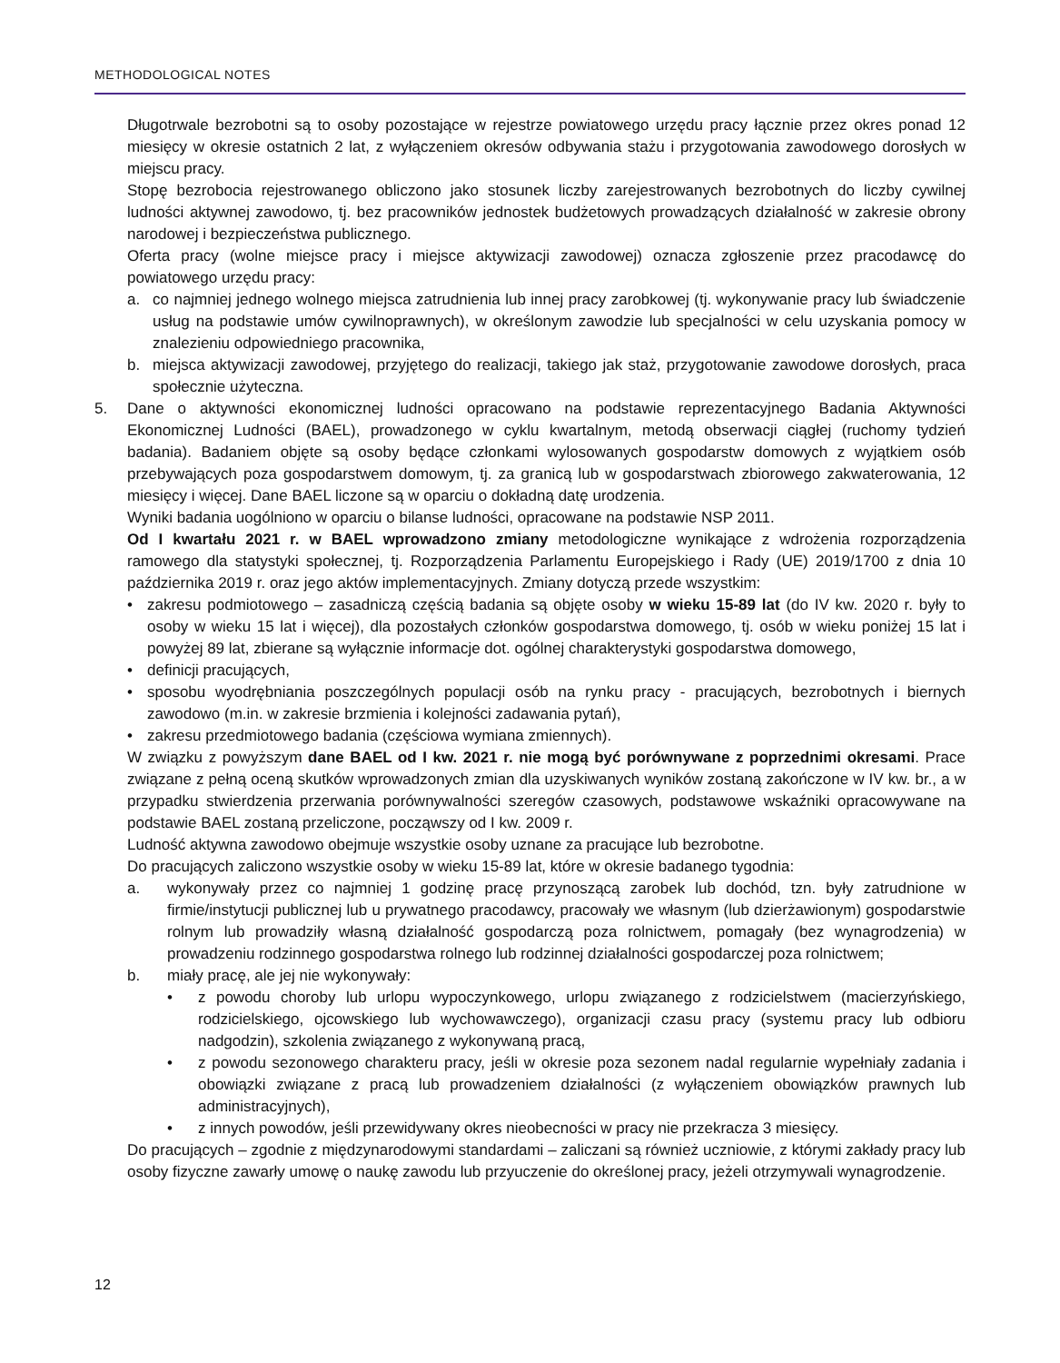METHODOLOGICAL NOTES
Długotrwale bezrobotni są to osoby pozostające w rejestrze powiatowego urzędu pracy łącznie przez okres ponad 12 miesięcy w okresie ostatnich 2 lat, z wyłączeniem okresów odbywania stażu i przygotowania zawodowego dorosłych w miejscu pracy.
Stopę bezrobocia rejestrowanego obliczono jako stosunek liczby zarejestrowanych bezrobotnych do liczby cywilnej ludności aktywnej zawodowo, tj. bez pracowników jednostek budżetowych prowadzących działalność w zakresie obrony narodowej i bezpieczeństwa publicznego.
Oferta pracy (wolne miejsce pracy i miejsce aktywizacji zawodowej) oznacza zgłoszenie przez pracodawcę do powiatowego urzędu pracy:
a. co najmniej jednego wolnego miejsca zatrudnienia lub innej pracy zarobkowej (tj. wykonywanie pracy lub świadczenie usług na podstawie umów cywilnoprawnych), w określonym zawodzie lub specjalności w celu uzyskania pomocy w znalezieniu odpowiedniego pracownika,
b. miejsca aktywizacji zawodowej, przyjętego do realizacji, takiego jak staż, przygotowanie zawodowe dorosłych, praca społecznie użyteczna.
5. Dane o aktywności ekonomicznej ludności opracowano na podstawie reprezentacyjnego Badania Aktywności Ekonomicznej Ludności (BAEL), prowadzonego w cyklu kwartalnym, metodą obserwacji ciągłej (ruchomy tydzień badania). Badaniem objęte są osoby będące członkami wylosowanych gospodarstw domowych z wyjątkiem osób przebywających poza gospodarstwem domowym, tj. za granicą lub w gospodarstwach zbiorowego zakwaterowania, 12 miesięcy i więcej. Dane BAEL liczone są w oparciu o dokładną datę urodzenia.
Wyniki badania uogólniono w oparciu o bilanse ludności, opracowane na podstawie NSP 2011.
Od I kwartału 2021 r. w BAEL wprowadzono zmiany metodologiczne wynikające z wdrożenia rozporządzenia ramowego dla statystyki społecznej, tj. Rozporządzenia Parlamentu Europejskiego i Rady (UE) 2019/1700 z dnia 10 października 2019 r. oraz jego aktów implementacyjnych. Zmiany dotyczą przede wszystkim:
• zakresu podmiotowego – zasadniczą częścią badania są objęte osoby w wieku 15-89 lat (do IV kw. 2020 r. były to osoby w wieku 15 lat i więcej), dla pozostałych członków gospodarstwa domowego, tj. osób w wieku poniżej 15 lat i powyżej 89 lat, zbierane są wyłącznie informacje dot. ogólnej charakterystyki gospodarstwa domowego,
• definicji pracujących,
• sposobu wyodrębniania poszczególnych populacji osób na rynku pracy - pracujących, bezrobotnych i biernych zawodowo (m.in. w zakresie brzmienia i kolejności zadawania pytań),
• zakresu przedmiotowego badania (częściowa wymiana zmiennych).
W związku z powyższym dane BAEL od I kw. 2021 r. nie mogą być porównywane z poprzednimi okresami. Prace związane z pełną oceną skutków wprowadzonych zmian dla uzyskiwanych wyników zostaną zakończone w IV kw. br., a w przypadku stwierdzenia przerwania porównywalności szeregów czasowych, podstawowe wskaźniki opracowywane na podstawie BAEL zostaną przeliczone, począwszy od I kw. 2009 r.
Ludność aktywna zawodowo obejmuje wszystkie osoby uznane za pracujące lub bezrobotne.
Do pracujących zaliczono wszystkie osoby w wieku 15-89 lat, które w okresie badanego tygodnia:
a. wykonywały przez co najmniej 1 godzinę pracę przynoszącą zarobek lub dochód, tzn. były zatrudnione w firmie/instytucji publicznej lub u prywatnego pracodawcy, pracowały we własnym (lub dzierżawionym) gospodarstwie rolnym lub prowadziły własną działalność gospodarczą poza rolnictwem, pomagały (bez wynagrodzenia) w prowadzeniu rodzinnego gospodarstwa rolnego lub rodzinnej działalności gospodarczej poza rolnictwem;
b. miały pracę, ale jej nie wykonywały:
• z powodu choroby lub urlopu wypoczynkowego, urlopu związanego z rodzicielstwem (macierzyńskiego, rodzicielskiego, ojcowskiego lub wychowawczego), organizacji czasu pracy (systemu pracy lub odbioru nadgodzin), szkolenia związanego z wykonywaną pracą,
• z powodu sezonowego charakteru pracy, jeśli w okresie poza sezonem nadal regularnie wypełniały zadania i obowiązki związane z pracą lub prowadzeniem działalności (z wyłączeniem obowiązków prawnych lub administracyjnych),
• z innych powodów, jeśli przewidywany okres nieobecności w pracy nie przekracza 3 miesięcy.
Do pracujących – zgodnie z międzynarodowymi standardami – zaliczani są również uczniowie, z którymi zakłady pracy lub osoby fizyczne zawarły umowę o naukę zawodu lub przyuczenie do określonej pracy, jeżeli otrzymywali wynagrodzenie.
12